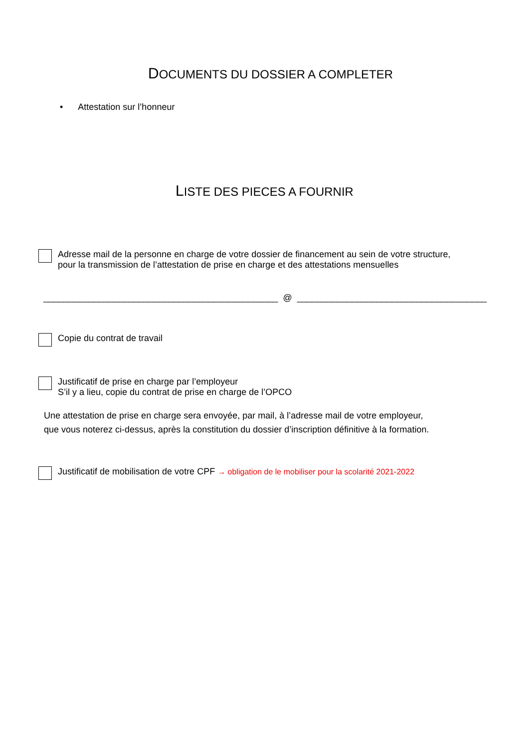DOCUMENTS DU DOSSIER A COMPLETER
• Attestation sur l’honneur
LISTE DES PIECES A FOURNIR
Adresse mail de la personne en charge de votre dossier de financement au sein de votre structure,
pour la transmission de l’attestation de prise en charge et des attestations mensuelles
_______________________________________________ @ ______________________________________
Copie du contrat de travail
Justificatif de prise en charge par l’employeur
S’il y a lieu, copie du contrat de prise en charge de l’OPCO
Une attestation de prise en charge sera envoyée, par mail, à l’adresse mail de votre employeur,
que vous noterez ci-dessus, après la constitution du dossier d’inscription définitive à la formation.
Justificatif de mobilisation de votre CPF → obligation de le mobiliser pour la scolarité 2021-2022